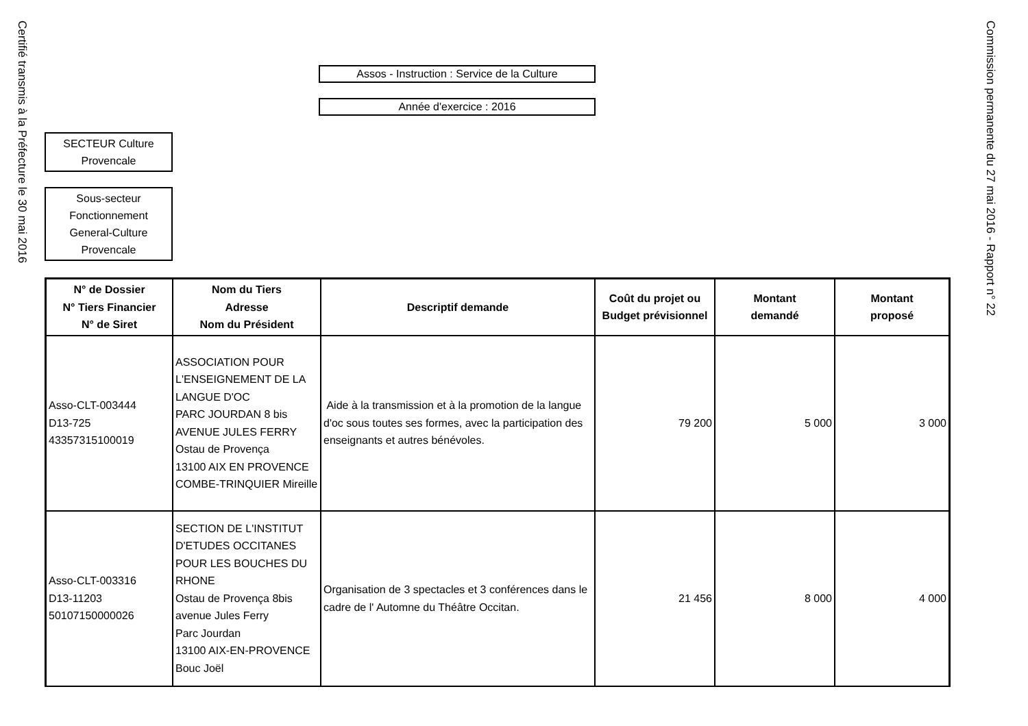Certifié transmis à la Préfecture le 30 mai 2016
Commission permanente du 27 mai 2016 - Rapport n° 22
Assos - Instruction : Service de la Culture
Année d'exercice : 2016
SECTEUR Culture
Provencale
Sous-secteur
Fonctionnement
General-Culture
Provencale
| N° de Dossier N° Tiers Financier N° de Siret | Nom du Tiers Adresse Nom du Président | Descriptif demande | Coût du projet ou Budget prévisionnel | Montant demandé | Montant proposé |
| --- | --- | --- | --- | --- | --- |
| Asso-CLT-003444 D13-725 43357315100019 | ASSOCIATION POUR L'ENSEIGNEMENT DE LA LANGUE D'OC PARC JOURDAN 8 bis AVENUE JULES FERRY Ostau de Provença 13100 AIX EN PROVENCE COMBE-TRINQUIER Mireille | Aide à la transmission et à la promotion de la langue d'oc sous toutes ses formes, avec la participation des enseignants et autres bénévoles. | 79 200 | 5 000 | 3 000 |
| Asso-CLT-003316 D13-11203 50107150000026 | SECTION DE L'INSTITUT D'ETUDES OCCITANES POUR LES BOUCHES DU RHONE Ostau de Provença 8bis avenue Jules Ferry Parc Jourdan 13100 AIX-EN-PROVENCE Bouc Joël | Organisation de 3 spectacles et 3 conférences dans le cadre de l' Automne du Théâtre Occitan. | 21 456 | 8 000 | 4 000 |